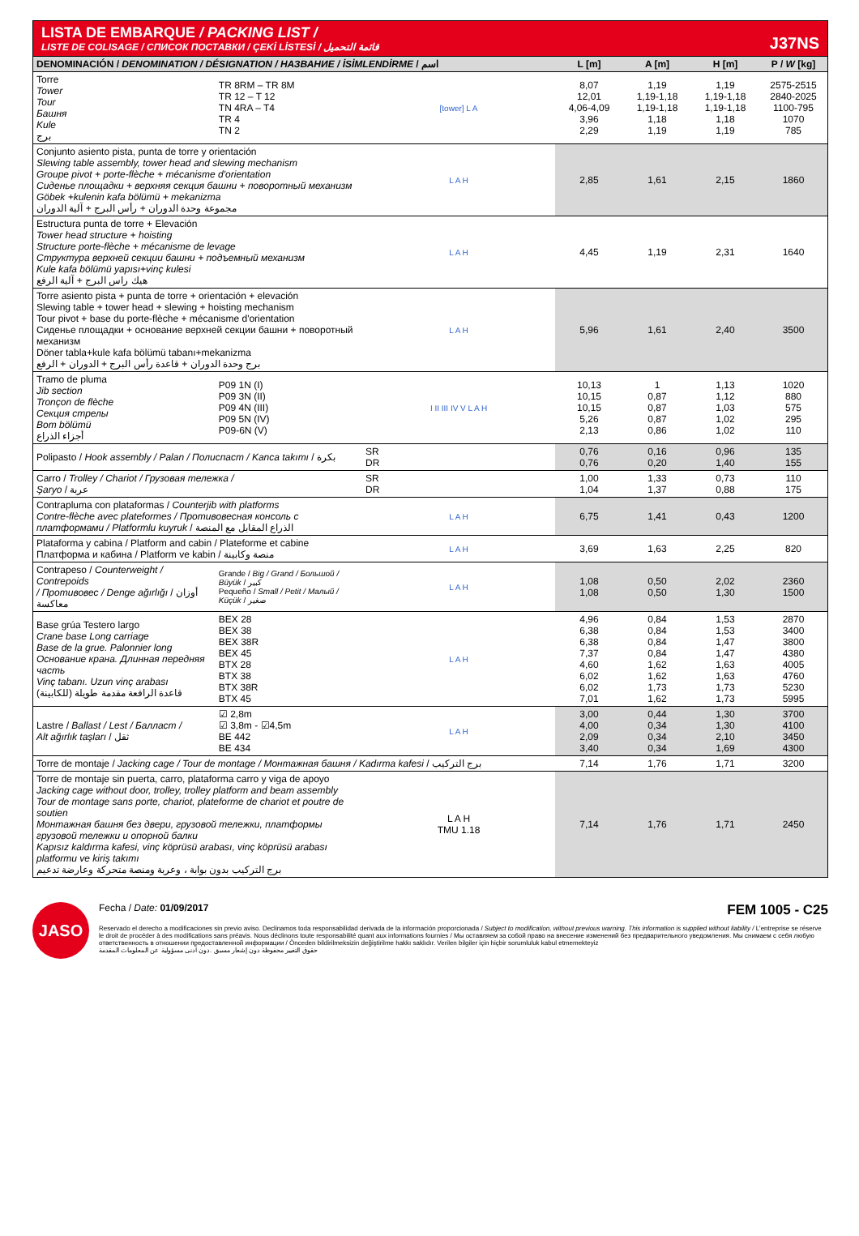LISTA DE EMBARQUE / PACKING LIST /
LISTE DE COLISAGE / СПИСОК ПОСТАВКИ / ÇEKİ LİSTESİ / قائمة التحميل
J37NS
| DENOMINACIÓN / DENOMINATION / DÉSIGNATION / НАЗВАНИЕ / İSİMLENDİRME / اسم | | | L [m] | A [m] | H [m] | P / W [kg] |
| --- | --- | --- | --- | --- | --- | --- |
| Torre Tower Tour Башня Kule برج | TR 8RM – TR 8M TR 12 – T 12 TN 4RA – T4 TR 4 TN 2 | [tower] L A | 8,07 12,01 4,06-4,09 3,96 2,29 | 1,19 1,19-1,18 1,19-1,18 1,18 1,19 | 1,19 1,19-1,18 1,19-1,18 1,18 1,19 | 2575-2515 2840-2025 1100-795 1070 785 |
| Conjunto asiento pista, punta de torre y orientación Slewing table assembly, tower head and slewing mechanism Groupe pivot + porte-flèche + mécanisme d'orientation Сиденье площадки + верхняя секция башни + поворотный механизм Göbek +kulenin kafa bölümü + mekanizma مجموعة وحدة الدوران + رأس البرج + آلية الدوران | | L A H | 2,85 | 1,61 | 2,15 | 1860 |
| Estructura punta de torre + Elevación Tower head structure + hoisting Structure porte-flèche + mécanisme de levage Структура верхней секции башни + подъемный механизм Kule kafa bölümü yapısı+vinç kulesi هيك راس البرج + آلية الرفع | | L A H | 4,45 | 1,19 | 2,31 | 1640 |
| Torre asiento pista + punta de torre + orientación + elevación Slewing table + tower head + slewing + hoisting mechanism Tour pivot + base du porte-flèche + mécanisme d'orientation Сиденье площадки + основание верхней секции башни + поворотный механизм Döner tabla+kule kafa bölümü tabanı+mekanizma برج وحدة الدوران + قاعدة رأس البرج + الدوران + الرفع | | L A H | 5,96 | 1,61 | 2,40 | 3500 |
| Tramo de pluma Jib section Tronçon de flèche Секция стрелы Bom bölümü أجزاء الذراع | P09 1N (I) P09 3N (II) P09 4N (III) P09 5N (IV) P09-6N (V) | I II III IV V L A H | 10,13 10,15 10,15 5,26 2,13 | 1 0,87 0,87 0,87 0,86 | 1,13 1,12 1,03 1,02 1,02 | 1020 880 575 295 110 |
| Polipasto / Hook assembly / Palan / Полиспаст / Kanca takımı / بكرة | | SR DR | 0,76 0,76 | 0,16 0,20 | 0,96 1,40 | 135 155 |
| Carro / Trolley / Chariot / Грузовая тележка / Şaryo / عربة | | SR DR | 1,00 1,04 | 1,33 1,37 | 0,73 0,88 | 110 175 |
| Contrapluma con plataformas / Counterjib with platforms Contre-flèche avec plateformes / Противовесная консоль с платформами / Platformlu kuyruk / الذراع المقابل مع المنصة | | L A H | 6,75 | 1,41 | 0,43 | 1200 |
| Plataforma y cabina / Platform and cabin / Plateforme et cabine Платформа и кабина / Platform ve kabin / منصة وكابينة | | L A H | 3,69 | 1,63 | 2,25 | 820 |
| Contrapeso / Counterweight / Contrepoids / Противовес / Denge ağırlığı / أوزان معاكسة | Grande / Big / Grand / Большой / Büyük / كبير Pequeño / Small / Petit / Малый / Küçük / صغير | L A H | 1,08 1,08 | 0,50 0,50 | 2,02 1,30 | 2360 1500 |
| Base grúa Testero largo Crane base Long carriage Base de la grue. Palonnier long Основание крана. Длинная передняя часть Vinç tabanı. Uzun vinç arabası قاعدة الرافعة مقدمة طويلة (للكابينة) | BEX 28 BEX 38 BEX 38R BEX 45 BTX 28 BTX 38 BTX 38R BTX 45 | L A H | 4,96 6,38 6,38 7,37 4,60 6,02 6,02 7,01 | 0,84 0,84 0,84 0,84 1,62 1,62 1,73 1,62 | 1,53 1,53 1,47 1,47 1,63 1,63 1,73 1,73 | 2870 3400 3800 4380 4005 4760 5230 5995 |
| Lastre / Ballast / Lest / Балласт / Alt ağırlık taşları / ثقل | ☑ 2,8m ☑ 3,8m - ☑4,5m BE 442 BE 434 | L A H | 3,00 4,00 2,09 3,40 | 0,44 0,34 0,34 0,34 | 1,30 1,30 2,10 1,69 | 3700 4100 3450 4300 |
| Torre de montaje / Jacking cage / Tour de montage / Монтажная башня / Kadırma kafesi / برج التركيب | | | 7,14 | 1,76 | 1,71 | 3200 |
| Torre de montaje sin puerta, carro, plataforma carro y viga de apoyo Jacking cage without door, trolley, trolley platform and beam assembly Tour de montage sans porte, chariot, plateforme de chariot et poutre de soutien Монтажная башня без двери, грузовой тележки, платформы грузовой тележки и опорной балки Kapısız kaldırma kafesi, vinç köprüsü arabası, vinç köprüsü arabası platformu ve kiriş takımı برج التركيب بدون بوابة ، وعربة ومنصة متحركة وعارضة تدعيم | | L A H TMU 1.18 | 7,14 | 1,76 | 1,71 | 2450 |
JASO
Fecha / Date: 01/09/2017 FEM 1005 - C25
Reservado el derecho a modificaciones sin previo aviso. Declinamos toda responsabilidad derivada de la información proporcionada / Subject to modification, without previous warning. This information is supplied without liability / L'entreprise se réserve le droit de procéder à des modifications sans préavis. Nous déclinons toute responsabilité quant aux informations fournies / Мы оставляем за собой право на внесение изменений без предварительного уведомления. Мы снимаем с себя любую ответственность в отношении предоставленной информации / Önceden bildirilmeksizin değiştirilme hakkı saklıdır. Verilen bilgiler için hiçbir sorumluluk kabul etmemekteyiz
حقوق التغيير محفوظة دون إشعار مسبق .دون أدنى مسؤولية عن المعلومات المقدمة